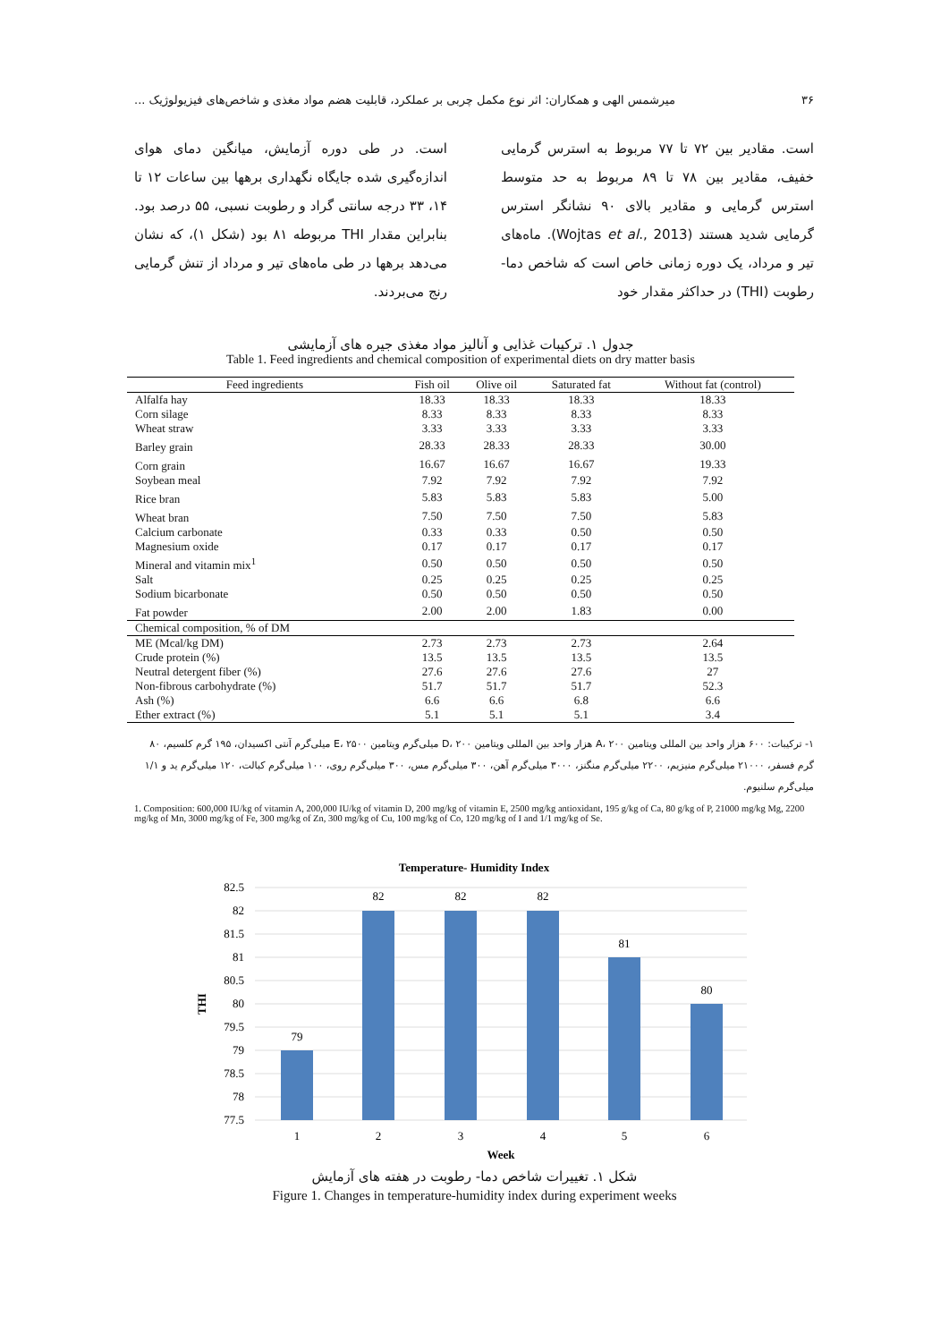۳۶ میرشمس الهی و همکاران: اثر نوع مکمل چربی بر عملکرد، قابلیت هضم مواد مغذی و شاخص‌های فیزیولوژیک ...
است. مقادیر بین ۷۲ تا ۷۷ مربوط به استرس گرمایی خفیف، مقادیر بین ۷۸ تا ۸۹ مربوط به حد متوسط استرس گرمایی و مقادیر بالای ۹۰ نشانگر استرس گرمایی شدید هستند (Wojtas et al., 2013). ماه‌های تیر و مرداد، یک دوره زمانی خاص است که شاخص دما- رطوبت (THI) در حداکثر مقدار خود
است. در طی دوره آزمایش، میانگین دمای هوای اندازه‌گیری شده جایگاه نگهداری برهها بین ساعات ۱۲ تا ۱۴، ۳۳ درجه سانتی گراد و رطوبت نسبی، ۵۵ درصد بود. بنابراین مقدار THI مربوطه ۸۱ بود (شکل ۱)، که نشان می‌دهد برهها در طی ماه‌های تیر و مرداد از تنش گرمایی رنج می‌بردند.
جدول ۱. ترکیبات غذایی و آنالیز مواد مغذی جیره های آزمایشی
Table 1. Feed ingredients and chemical composition of experimental diets on dry matter basis
| Feed ingredients | Fish oil | Olive oil | Saturated fat | Without fat (control) |
| --- | --- | --- | --- | --- |
| Alfalfa hay | 18.33 | 18.33 | 18.33 | 18.33 |
| Corn silage | 8.33 | 8.33 | 8.33 | 8.33 |
| Wheat straw | 3.33 | 3.33 | 3.33 | 3.33 |
| Barley grain | 28.33 | 28.33 | 28.33 | 30.00 |
| Corn grain | 16.67 | 16.67 | 16.67 | 19.33 |
| Soybean meal | 7.92 | 7.92 | 7.92 | 7.92 |
| Rice bran | 5.83 | 5.83 | 5.83 | 5.00 |
| Wheat bran | 7.50 | 7.50 | 7.50 | 5.83 |
| Calcium carbonate | 0.33 | 0.33 | 0.50 | 0.50 |
| Magnesium oxide | 0.17 | 0.17 | 0.17 | 0.17 |
| Mineral and vitamin mix<sup>1</sup> | 0.50 | 0.50 | 0.50 | 0.50 |
| Salt | 0.25 | 0.25 | 0.25 | 0.25 |
| Sodium bicarbonate | 0.50 | 0.50 | 0.50 | 0.50 |
| Fat powder | 2.00 | 2.00 | 1.83 | 0.00 |
| Chemical composition, % of DM | | | | |
| ME (Mcal/kg DM) | 2.73 | 2.73 | 2.73 | 2.64 |
| Crude protein (%) | 13.5 | 13.5 | 13.5 | 13.5 |
| Neutral detergent fiber (%) | 27.6 | 27.6 | 27.6 | 27 |
| Non-fibrous carbohydrate (%) | 51.7 | 51.7 | 51.7 | 52.3 |
| Ash (%) | 6.6 | 6.6 | 6.8 | 6.6 |
| Ether extract (%) | 5.1 | 5.1 | 5.1 | 3.4 |
۱- ترکیبات: ۶۰۰ هزار واحد بین المللی ویتامین A، ۲۰۰ هزار واحد بین المللی ویتامین D، ۲۰۰ میلی‌گرم ویتامین E، ۲۵۰۰ میلی‌گرم آنتی اکسیدان، ۱۹۵ گرم کلسیم، ۸۰ گرم فسفر، ۲۱۰۰۰ میلی‌گرم منیزیم، ۲۲۰۰ میلی‌گرم منگنز، ۳۰۰۰ میلی‌گرم آهن، ۳۰۰ میلی‌گرم مس، ۳۰۰ میلی‌گرم روی، ۱۰۰ میلی‌گرم کبالت، ۱۲۰ میلی‌گرم ید و ۱/۱ میلی‌گرم سلنیوم.
1. Composition: 600,000 IU/kg of vitamin A, 200,000 IU/kg of vitamin D, 200 mg/kg of vitamin E, 2500 mg/kg antioxidant, 195 g/kg of Ca, 80 g/kg of P, 21000 mg/kg Mg, 2200 mg/kg of Mn, 3000 mg/kg of Fe, 300 mg/kg of Zn, 300 mg/kg of Cu, 100 mg/kg of Co, 120 mg/kg of I and 1/1 mg/kg of Se.
Temperature- Humidity Index
82.5
82
81.5
81
80.5
80
79.5
79
78.5
78
77.5
THI
79
82
82
82
81
80
1
2
3
4
5
6
Week
شکل ۱. تغییرات شاخص دما- رطوبت در هفته های آزمایش
Figure 1. Changes in temperature-humidity index during experiment weeks